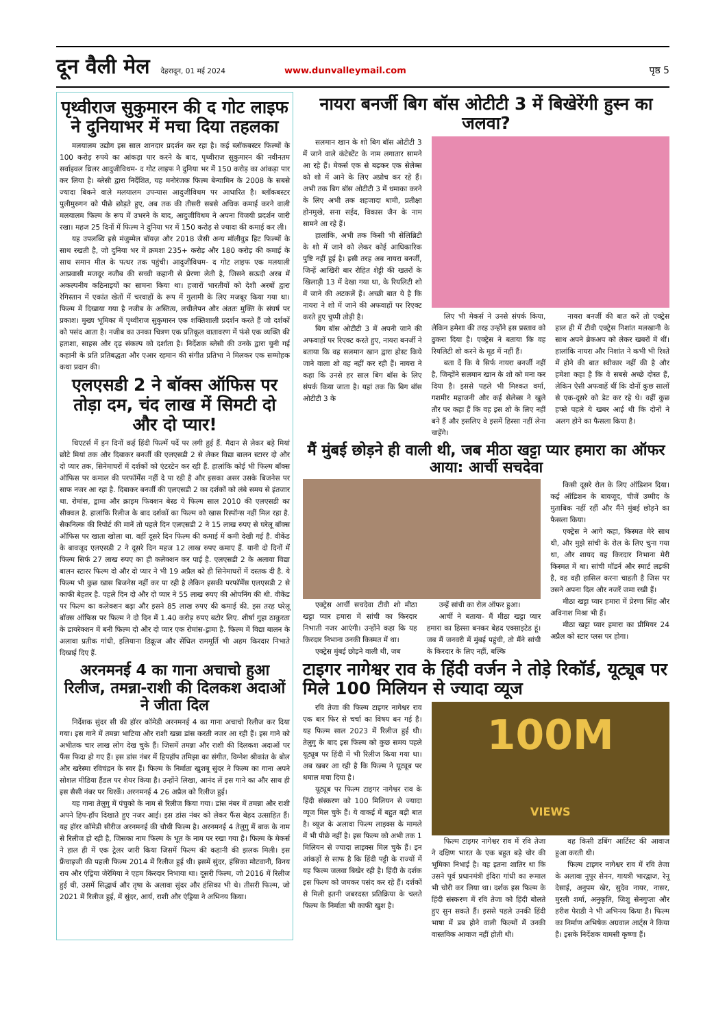दून वैली मेल देहरादून, 01 मई 2024 www.dunvalleymail.com पृष्ठ 5
पृथ्वीराज सुकुमारन की द गोट लाइफ ने दुनियाभर में मचा दिया तहलका
मलयालम उद्योग इस साल शानदार प्रदर्शन कर रहा है। कई ब्लॉकबस्टर फिल्मों के 100 करोड़ रुपये का आंकड़ा पार करने के बाद, पृथ्वीराज सुकुमारन की नवीनतम सर्वाइवल थ्रिलर आदुजीविथम- द गोट लाइफ ने दुनिया भर में 150 करोड़ का आंकड़ा पार कर लिया है। ब्लेसी द्वारा निर्देशित, यह मनोरंजक फिल्म बेन्यामिन के 2008 के सबसे ज्यादा बिकने वाले मलयालम उपन्यास आदुजीविथम पर आधारित है। ब्लॉकबस्टर पुलीमुरुगन को पीछे छोड़ते हुए, अब तक की तीसरी सबसे अधिक कमाई करने वाली मलयालम फिल्म के रूप में उभरने के बाद, आदुजीविथम ने अपना विजयी प्रदर्शन जारी रखा। महज 25 दिनों में फिल्म ने दुनिया भर में 150 करोड़ से ज्यादा की कमाई कर ली।
यह उपलब्धि इसे मंजुम्मेल बॉयज़ और 2018 जैसी अन्य मॉलीवुड हिट फिल्मों के साथ रखती है, जो दुनिया भर में क्रमशः 235+ करोड़ और 180 करोड़ की कमाई के साथ समान मील के पत्थर तक पहुंची। आदुजीविथम- द गोट लाइफ एक मलयाली आप्रवासी मजदूर नजीब की सच्ची कहानी से प्रेरणा लेती है, जिसने सऊदी अरब में अकल्पनीय कठिनाइयों का सामना किया था। हजारों भारतीयों को देशी अरबों द्वारा रेगिस्तान में एकांत खेतों में चरवाहों के रूप में गुलामी के लिए मजबूर किया गया था। फिल्म में दिखाया गया है नजीब के अस्तित्व, लचीलेपन और अंततः मुक्ति के संघर्ष पर प्रकाश। मुख्य भूमिका में पृथ्वीराज सुकुमारन एक शक्तिशाली प्रदर्शन करते हैं जो दर्शकों को पसंद आता है। नजीब का उनका चित्रण एक प्रतिकूल वातावरण में फंसे एक व्यक्ति की हताशा, साहस और दृढ़ संकल्प को दर्शाता है। निर्देशक ब्लेसी की उनके द्वारा चुनी गई कहानी के प्रति प्रतिबद्धता और एआर रहमान की संगीत प्रतिभा ने मिलकर एक सम्मोहक कथा प्रदान की।
एलएसडी 2 ने बॉक्स ऑफिस पर तोड़ा दम, चंद लाख में सिमटी दो और दो प्यार!
थिएटर्स में इन दिनों कई हिंदी फिल्में पर्दे पर लगी हुई हैं. मैदान से लेकर बड़े मियां छोटे मियां तक और दिबाकर बनर्जी की एलएसडी 2 से लेकर विद्या बालन स्टारर दो और दो प्यार तक, सिनेमाघरों में दर्शकों को एंटरटेन कर रही हैं. हालांकि कोई भी फिल्म बॉक्स ऑफिस पर कमाल की परफॉर्मेंस नहीं दे पा रही है और इसका असर उसके बिजनेस पर साफ नजर आ रहा है. दिबाकर बनर्जी की एलएसडी 2 का दर्शकों को लंबे समय से इंतजार था. रोमांस, ड्रामा और क्राइम फिक्शन बेस्ड ये फिल्म साल 2010 की एलएसडी का सीक्वल है. हालांकि रिलीज के बाद दर्शकों का फिल्म को खास रिस्पॉन्स नहीं मिल रहा है. सैकनिल्क की रिपोर्ट की मानें तो पहले दिन एलएसडी 2 ने 15 लाख रुपए से घरेलू बॉक्स ऑफिस पर खाता खोला था. वहीं दूसरे दिन फिल्म की कमाई में कमी देखी गई है. वीकेंड के बावजूद एलएसडी 2 ने दूसरे दिन महज 12 लाख रुपए कमाए हैं. यानी दो दिनों में फिल्म सिर्फ 27 लाख रुपए का ही कलेक्शन कर पाई है. एलएसडी 2 के अलावा विद्या बालन स्टारर फिल्म दो और दो प्यार ने भी 19 अप्रैल को ही सिनेमाघरों में दस्तक दी है. ये फिल्म भी कुछ खास बिजनेस नहीं कर पा रही है लेकिन इसकी परफॉर्मेंस एलएसडी 2 से काफी बेहतर है. पहले दिन दो और दो प्यार ने 55 लाख रुपए की ओपनिंग की थी. वीकेंड पर फिल्म का कलेक्शन बढ़ा और इसने 85 लाख रुपए की कमाई की. इस तरह घरेलू बॉक्स ऑफिस पर फिल्म ने दो दिन में 1.40 करोड़ रुपए बटोर लिए. शीर्षा गुहा ठाकुरता के डायरेक्शन में बनी फिल्म दो और दो प्यार एक रोमांस-ड्रामा है. फिल्म में विद्या बालन के अलावा प्रतीक गांधी, इलियाना डिक्रूज और सेंधिल राममूर्ति भी अहम किरदार निभाते दिखाई दिए हैं.
अरनमनई 4 का गाना अचाचो हुआ रिलीज, तमन्ना-राशी की दिलकश अदाओं ने जीता दिल
निर्देशक सुंदर सी की हॉरर कॉमेडी अरनमनई 4 का गाना अचाचो रिलीज कर दिया गया। इस गाने में तमन्ना भाटिया और राशी खन्ना डांस करती नजर आ रही हैं। इस गाने को अभीतक चार लाख लोग देख चुके हैं। जिसमें तमन्ना और राशी की दिलकश अदाओं पर फैंस फिदा हो गए हैं। इस डांस नंबर में हिपहॉप तमिझा का संगीत, विग्नेश श्रीकांत के बोल और खरेस्मा रविचंद्रन के स्वर हैं। फिल्म के निर्माता खुशबू सुंदर ने फिल्म का गाना अपने सोशल मीडिया हैंडल पर शेयर किया है। उन्होंने लिखा, आनंद लें इस गाने का और साथ ही इस सैसी नंबर पर थिरकें। अरनमनई 4 26 अप्रैल को रिलीज हुई।
यह गाना तेलुगु में पंचुको के नाम से रिलीज किया गया। डांस नंबर में तमन्ना और राशी अपने हिप-हॉप दिखाते हुए नजर आई। इस डांस नंबर को लेकर फैंस बेहद उत्साहित हैं। यह हॉरर कॉमेडी सीरीज अरनमनई की चौथी फिल्म है। अरनमनई 4 तेलुगु में बाक के नाम से रिलीज हो रही है, जिसका नाम फिल्म के भूत के नाम पर रखा गया है। फिल्म के मेकर्स ने हाल ही में एक ट्रेलर जारी किया जिसमें फिल्म की कहानी की झलक मिली। इस फ्रैंचाइजी की पहली फिल्म 2014 में रिलीज हुई थी। इसमें सुंदर, हंसिका मोटवानी, विनय राय और एंड्रिया जेरेमिया ने एहम किरदार निभाया था। दूसरी फिल्म, जो 2016 में रिलीज हुई थी, उसमें सिद्धार्थ और तृषा के अलावा सुंदर और हंसिका भी थे। तीसरी फिल्म, जो 2021 में रिलीज हुई, में सुंदर, आर्य, राशी और एंड्रिया ने अभिनय किया।
नायरा बनर्जी बिग बॉस ओटीटी 3 में बिखेरेंगी हुस्न का जलवा?
सलमान खान के शो बिग बॉस ओटीटी 3 में जाने वाले कंटेस्टेंट के नाम लगातार सामने आ रहे हैं। मेकर्स एक से बढ़कर एक सेलेब्स को शो में आने के लिए अप्रोच कर रहे हैं। अभी तक बिग बॉस ओटीटी 3 में धमाका करने के लिए अभी तक शहजादा धामी, प्रतीक्षा होनमुखे, सना सईद, विकास जैन के नाम सामने आ रहे हैं।
हालांकि, अभी तक किसी भी सेलिब्रिटी के शो में जाने को लेकर कोई आधिकारिक पुष्टि नहीं हुई है। इसी तरह अब नायरा बनर्जी, जिन्हें आखिरी बार रोहित शेट्टी की खतरों के खिलाड़ी 13 में देखा गया था, के रियलिटी शो में जाने की अटकलें हैं। अच्छी बात ये है कि नायरा ने शो में जाने की अफवाहों पर रिएक्ट करते हुए चुप्पी तोड़ी है।
बिग बॉस ओटीटी 3 में अपनी जाने की अफवाहों पर रिएक्ट करते हुए, नायरा बनर्जी ने बताया कि वह सलमान खान द्वारा होस्ट किये जाने वाला शो वह नहीं कर रही हैं। नायरा ने कहा कि उनसे हर साल बिग बॉस के लिए संपर्क किया जाता है। यहां तक कि बिग बॉस ओटीटी 3 के
लिए भी मेकर्स ने उनसे संपर्क किया, लेकिन हमेशा की तरह उन्होंने इस प्रस्ताव को ठुकरा दिया है। एक्ट्रेस ने बताया कि वह रियलिटी शो करने के मूड में नहीं हैं।
बता दें कि ये सिर्फ नायरा बनर्जी नहीं है, जिन्होंने सलमान खान के शो को मना कर दिया है। इससे पहले भी मिश्कत वर्मा, गशमीर महाजनी और कई सेलेब्स ने खुले तौर पर कहा हैं कि वह इस शो के लिए नहीं बने हैं और इसलिए वे इसमें हिस्सा नहीं लेना चाहेंगे।
नायरा बनर्जी की बात करें तो एक्ट्रेस हाल ही में टीवी एक्ट्रेस निशांत मलखानी के साथ अपने ब्रेकअप को लेकर खबरों में थीं। हालांकि नायरा और निशांत ने कभी भी रिश्ते में होने की बात स्वीकार नहीं की है और हमेशा कहा है कि वे सबसे अच्छे दोस्त हैं, लेकिन ऐसी अफवाहें थीं कि दोनों कुछ सालों से एक-दूसरे को डेट कर रहे थे। वहीं कुछ हफ्ते पहले ये खबर आई थी कि दोनों ने अलग होने का फैसला किया है।
मैं मुंबई छोड़ने ही वाली थी, जब मीठा खट्टा प्यार हमारा का ऑफर आया: आर्ची सचदेवा
एक्ट्रेस आर्ची सचदेवा टीवी शो मीठा खट्टा प्यार हमारा में सांची का किरदार निभाती नजर आएंगी। उन्होंने कहा कि यह किरदार निभाना उनकी किस्मत में था।
एक्ट्रेस मुंबई छोड़ने वाली थी, जब
उन्हें सांची का रोल ऑफर हुआ।
आर्ची ने बताया- मैं मीठा खट्टा प्यार हमारा का हिस्सा बनकर बेहद एक्साइटेड हूं। जब मैं जनवरी में मुंबई पहुंची, तो मैंने सांची के किरदार के लिए नहीं, बल्कि
किसी दूसरे रोल के लिए ऑडिशन दिया। कई ऑडिशन के बावजूद, चीजें उम्मीद के मुताबिक नहीं रहीं और मैंने मुंबई छोड़ने का फैसला किया।
एक्ट्रेस ने आगे कहा, किस्मत मेरे साथ थी, और मुझे सांची के रोल के लिए चुना गया था, और शायद यह किरदार निभाना मेरी किस्मत में था। सांची मॉडर्न और स्मार्ट लड़की है, वह वही हासिल करना चाहती है जिस पर उसने अपना दिल और नजरें जमा रखी हैं।
मीठा खट्टा प्यार हमारा में प्रेरणा सिंह और अविनाश मिश्रा भी हैं।
मीठा खट्टा प्यार हमारा का प्रीमियर 24 अप्रैल को स्टार प्लस पर होगा।
टाइगर नागेश्वर राव के हिंदी वर्जन ने तोड़े रिकॉर्ड, यूट्यूब पर मिले 100 मिलियन से ज्यादा व्यूज
रवि तेजा की फिल्म टाइगर नागेश्वर राव एक बार फिर से चर्चा का विषय बन गई है। यह फिल्म साल 2023 में रिलीज हुई थी। तेलुगु के बाद इस फिल्म को कुछ समय पहले यूट्यूब पर हिंदी में भी रिलीज किया गया था। अब खबर आ रही है कि फिल्म ने यूट्यूब पर धमाल मचा दिया है।
यूट्यूब पर फिल्म टाइगर नागेश्वर राव के हिंदी संस्करण को 100 मिलियन से ज्यादा व्यूज मिल चुके हैं। ये वाकई में बहुत बड़ी बात है। व्यूज के अलावा फिल्म लाइक्स के मामले में भी पीछे नहीं है। इस फिल्म को अभी तक 1 मिलियन से ज्यादा लाइक्स मिल चुके हैं। इन आंकड़ों से साफ है कि हिंदी पट्टी के राज्यों में यह फिल्म जलवा बिखेर रही है। हिंदी के दर्शक इस फिल्म को जमकर पसंद कर रहे हैं। दर्शकों से मिली इतनी जबरदस्त प्रतिक्रिया के चलते फिल्म के निर्माता भी काफी खुश है।
100M
VIEWS
फिल्म टाइगर नागेश्वर राव में रवि तेजा ने दक्षिण भारत के एक बहुत बड़े चोर की भूमिका निभाई है। वह इतना शातिर था कि उसने पूर्व प्रधानमंत्री इंदिरा गांधी का रूमाल भी चोरी कर लिया था। दर्शक इस फिल्म के हिंदी संस्करण में रवि तेजा को हिंदी बोलते हुए सुन सकते हैं। इससे पहले उनकी हिंदी भाषा में डब होने वाली फिल्मों में उनकी वास्तविक आवाज नहीं होती थी।
वह किसी डबिंग आर्टिस्ट की आवाज हुआ करती थी।
फिल्म टाइगर नागेश्वर राव में रवि तेजा के अलावा नुपुर सेनन, गायत्री भारद्वाज, रेनू देसाई, अनुपम खेर, सुदेव नायर, नासर, मुरली शर्मा, अनुकृति, जिशु सेनगुप्ता और हरीश पेराडी ने भी अभिनय किया है। फिल्म का निर्माण अभिषेक अग्रवाल आर्ट्स ने किया है। इसके निर्देशक वामसी कृष्णा हैं।